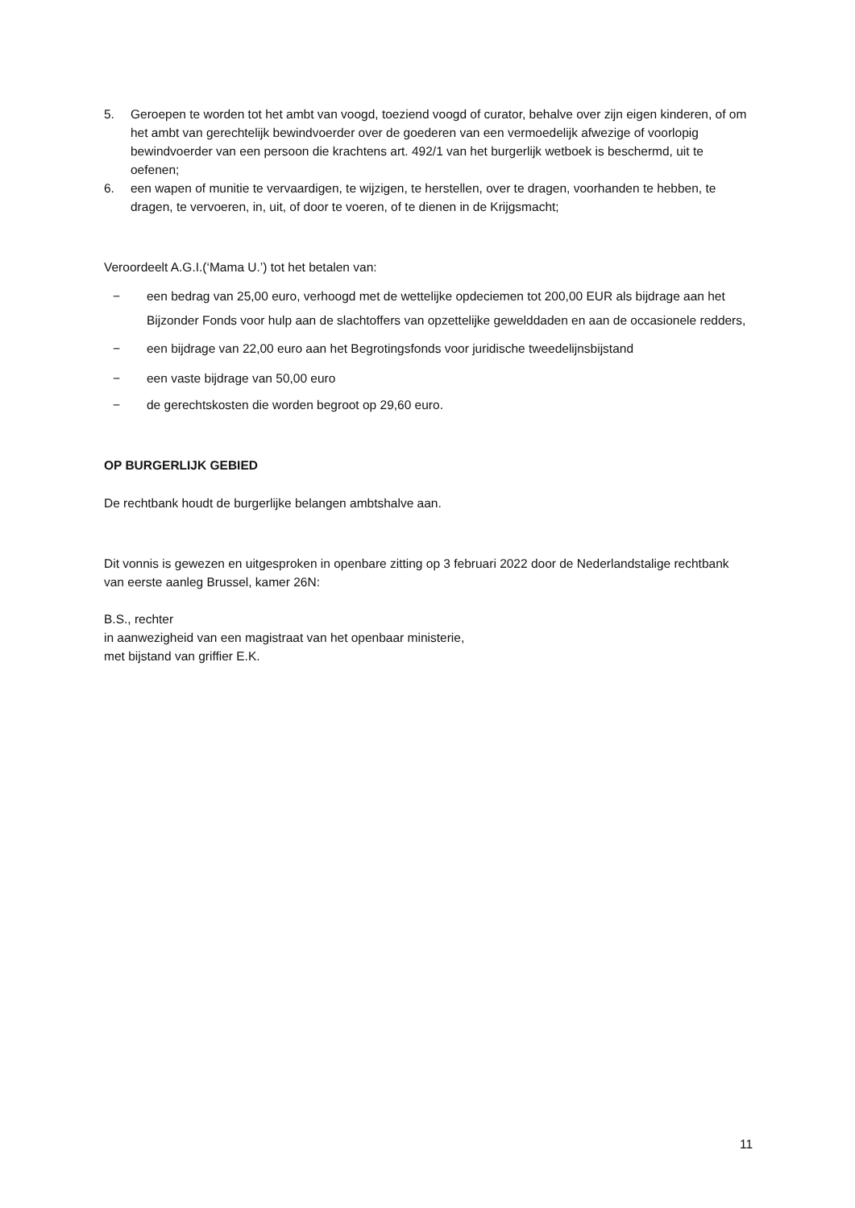5. Geroepen te worden tot het ambt van voogd, toeziend voogd of curator, behalve over zijn eigen kinderen, of om het ambt van gerechtelijk bewindvoerder over de goederen van een vermoedelijk afwezige of voorlopig bewindvoerder van een persoon die krachtens art. 492/1 van het burgerlijk wetboek is beschermd, uit te oefenen;
6. een wapen of munitie te vervaardigen, te wijzigen, te herstellen, over te dragen, voorhanden te hebben, te dragen, te vervoeren, in, uit, of door te voeren, of te dienen in de Krijgsmacht;
Veroordeelt A.G.I.(‘Mama U.’) tot het betalen van:
− een bedrag van 25,00 euro, verhoogd met de wettelijke opdeciemen tot 200,00 EUR als bijdrage aan het Bijzonder Fonds voor hulp aan de slachtoffers van opzettelijke gewelddaden en aan de occasionele redders,
− een bijdrage van 22,00 euro aan het Begrotingsfonds voor juridische tweedelijnsbijstand
− een vaste bijdrage van 50,00 euro
− de gerechtskosten die worden begroot op 29,60 euro.
OP BURGERLIJK GEBIED
De rechtbank houdt de burgerlijke belangen ambtshalve aan.
Dit vonnis is gewezen en uitgesproken in openbare zitting op 3 februari 2022 door de Nederlandstalige rechtbank van eerste aanleg Brussel, kamer 26N:
B.S., rechter
in aanwezigheid van een magistraat van het openbaar ministerie,
met bijstand van griffier E.K.
11